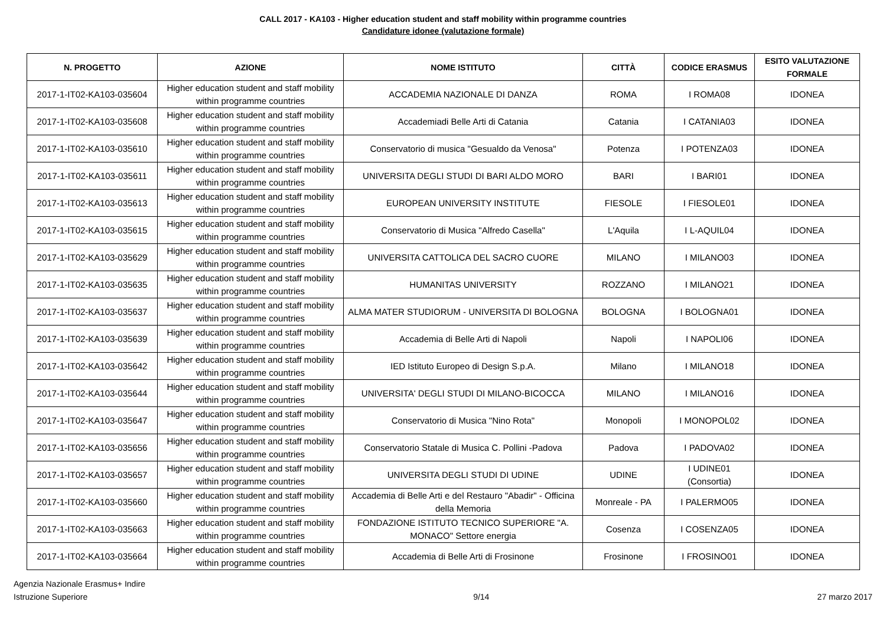CALL 2017 - KA103 - Higher education student and staff mobility within programme countries
Candidature idonee (valutazione formale)
| N. PROGETTO | AZIONE | NOME ISTITUTO | CITTÀ | CODICE ERASMUS | ESITO VALUTAZIONE FORMALE |
| --- | --- | --- | --- | --- | --- |
| 2017-1-IT02-KA103-035604 | Higher education student and staff mobility within programme countries | ACCADEMIA NAZIONALE DI DANZA | ROMA | I ROMA08 | IDONEA |
| 2017-1-IT02-KA103-035608 | Higher education student and staff mobility within programme countries | Accademiadi Belle Arti di Catania | Catania | I CATANIA03 | IDONEA |
| 2017-1-IT02-KA103-035610 | Higher education student and staff mobility within programme countries | Conservatorio di musica "Gesualdo da Venosa" | Potenza | I POTENZA03 | IDONEA |
| 2017-1-IT02-KA103-035611 | Higher education student and staff mobility within programme countries | UNIVERSITA DEGLI STUDI DI BARI ALDO MORO | BARI | I BARI01 | IDONEA |
| 2017-1-IT02-KA103-035613 | Higher education student and staff mobility within programme countries | EUROPEAN UNIVERSITY INSTITUTE | FIESOLE | I FIESOLE01 | IDONEA |
| 2017-1-IT02-KA103-035615 | Higher education student and staff mobility within programme countries | Conservatorio di Musica "Alfredo Casella" | L'Aquila | I L-AQUIL04 | IDONEA |
| 2017-1-IT02-KA103-035629 | Higher education student and staff mobility within programme countries | UNIVERSITA CATTOLICA DEL SACRO CUORE | MILANO | I MILANO03 | IDONEA |
| 2017-1-IT02-KA103-035635 | Higher education student and staff mobility within programme countries | HUMANITAS UNIVERSITY | ROZZANO | I MILANO21 | IDONEA |
| 2017-1-IT02-KA103-035637 | Higher education student and staff mobility within programme countries | ALMA MATER STUDIORUM - UNIVERSITA DI BOLOGNA | BOLOGNA | I BOLOGNA01 | IDONEA |
| 2017-1-IT02-KA103-035639 | Higher education student and staff mobility within programme countries | Accademia di Belle Arti di Napoli | Napoli | I NAPOLI06 | IDONEA |
| 2017-1-IT02-KA103-035642 | Higher education student and staff mobility within programme countries | IED Istituto Europeo di Design S.p.A. | Milano | I MILANO18 | IDONEA |
| 2017-1-IT02-KA103-035644 | Higher education student and staff mobility within programme countries | UNIVERSITA' DEGLI STUDI DI MILANO-BICOCCA | MILANO | I MILANO16 | IDONEA |
| 2017-1-IT02-KA103-035647 | Higher education student and staff mobility within programme countries | Conservatorio di Musica "Nino Rota" | Monopoli | I MONOPOL02 | IDONEA |
| 2017-1-IT02-KA103-035656 | Higher education student and staff mobility within programme countries | Conservatorio Statale di Musica C. Pollini -Padova | Padova | I PADOVA02 | IDONEA |
| 2017-1-IT02-KA103-035657 | Higher education student and staff mobility within programme countries | UNIVERSITA DEGLI STUDI DI UDINE | UDINE | I UDINE01 (Consortia) | IDONEA |
| 2017-1-IT02-KA103-035660 | Higher education student and staff mobility within programme countries | Accademia di Belle Arti e del Restauro "Abadir" - Officina della Memoria | Monreale - PA | I PALERMO05 | IDONEA |
| 2017-1-IT02-KA103-035663 | Higher education student and staff mobility within programme countries | FONDAZIONE ISTITUTO TECNICO SUPERIORE "A. MONACO" Settore energia | Cosenza | I COSENZA05 | IDONEA |
| 2017-1-IT02-KA103-035664 | Higher education student and staff mobility within programme countries | Accademia di Belle Arti di Frosinone | Frosinone | I FROSINO01 | IDONEA |
Agenzia Nazionale Erasmus+ Indire
Istruzione Superiore
9/14 27 marzo 2017